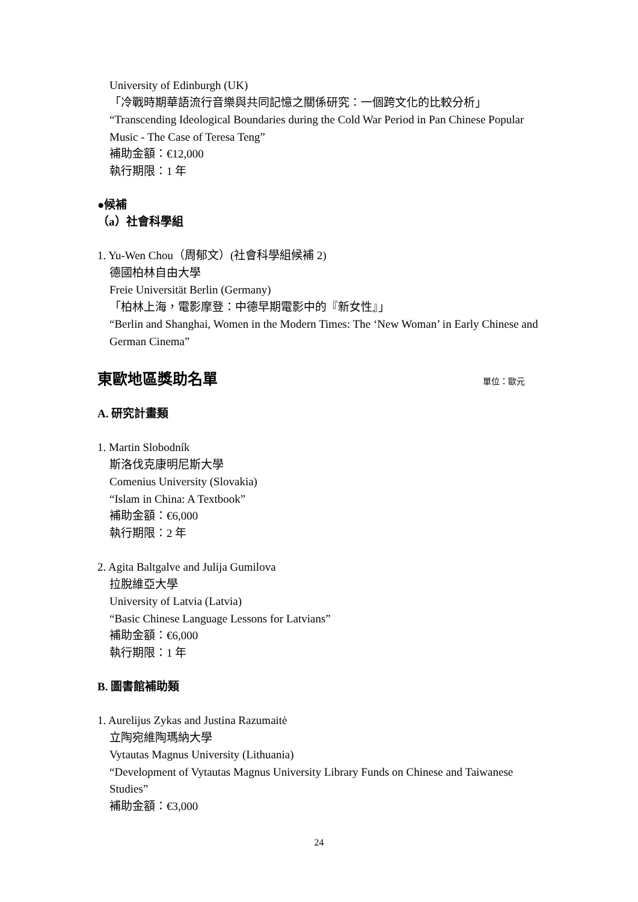University of Edinburgh (UK)
「冷戰時期華語流行音樂與共同記憶之關係研究：一個跨文化的比較分析」
“Transcending Ideological Boundaries during the Cold War Period in Pan Chinese Popular Music - The Case of Teresa Teng”
補助金額：€12,000
執行期限：1 年
●候補
（a）社會科學組
1. Yu-Wen Chou（周郁文）(社會科學組候補 2)
德國柏林自由大學
Freie Universität Berlin (Germany)
「柏林上海，電影摩登：中德早期電影中的『新女性』」
“Berlin and Shanghai, Women in the Modern Times: The ‘New Woman’ in Early Chinese and German Cinema”
東歐地區獎助名單 單位：歐元
A. 研究計畫類
1. Martin Slobodník
斯洛伐克康明尼斯大學
Comenius University (Slovakia)
“Islam in China: A Textbook”
補助金額：€6,000
執行期限：2 年
2. Agita Baltgalve and Julija Gumilova
拉脫維亞大學
University of Latvia (Latvia)
“Basic Chinese Language Lessons for Latvians”
補助金額：€6,000
執行期限：1 年
B. 圖書館補助類
1. Aurelijus Zykas and Justina Razumaitė
立陶宛維陶瑪納大學
Vytautas Magnus University (Lithuania)
“Development of Vytautas Magnus University Library Funds on Chinese and Taiwanese Studies”
補助金額：€3,000
24